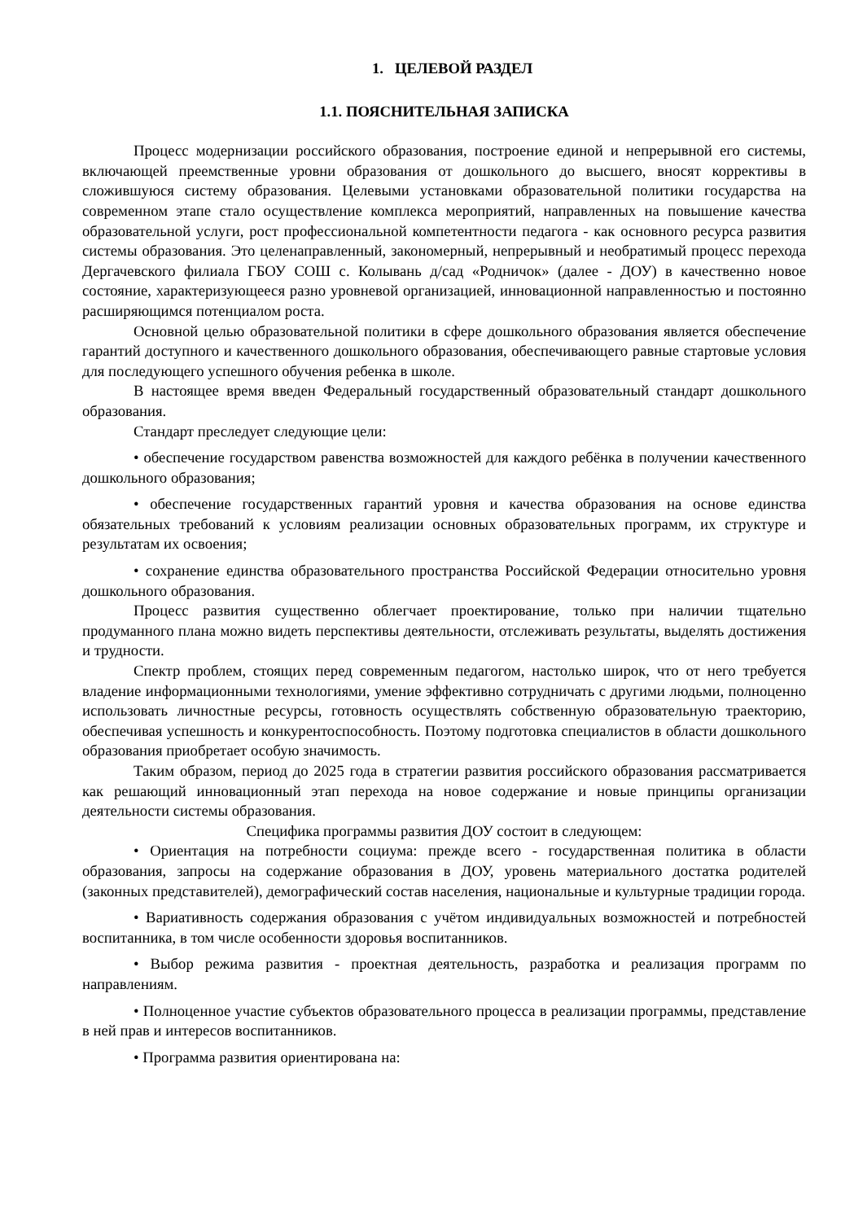1. ЦЕЛЕВОЙ РАЗДЕЛ
1.1. ПОЯСНИТЕЛЬНАЯ ЗАПИСКА
Процесс модернизации российского образования, построение единой и непрерывной его системы, включающей преемственные уровни образования от дошкольного до высшего, вносят коррективы в сложившуюся систему образования. Целевыми установками образовательной политики государства на современном этапе стало осуществление комплекса мероприятий, направленных на повышение качества образовательной услуги, рост профессиональной компетентности педагога - как основного ресурса развития системы образования. Это целенаправленный, закономерный, непрерывный и необратимый процесс перехода Дергачевского филиала ГБОУ СОШ с. Колывань д/сад «Родничок» (далее - ДОУ) в качественно новое состояние, характеризующееся разно уровневой организацией, инновационной направленностью и постоянно расширяющимся потенциалом роста.
Основной целью образовательной политики в сфере дошкольного образования является обеспечение гарантий доступного и качественного дошкольного образования, обеспечивающего равные стартовые условия для последующего успешного обучения ребенка в школе.
В настоящее время введен Федеральный государственный образовательный стандарт дошкольного образования.
Стандарт преследует следующие цели:
• обеспечение государством равенства возможностей для каждого ребёнка в получении качественного дошкольного образования;
• обеспечение государственных гарантий уровня и качества образования на основе единства обязательных требований к условиям реализации основных образовательных программ, их структуре и результатам их освоения;
• сохранение единства образовательного пространства Российской Федерации относительно уровня дошкольного образования.
Процесс развития существенно облегчает проектирование, только при наличии тщательно продуманного плана можно видеть перспективы деятельности, отслеживать результаты, выделять достижения и трудности.
Спектр проблем, стоящих перед современным педагогом, настолько широк, что от него требуется владение информационными технологиями, умение эффективно сотрудничать с другими людьми, полноценно использовать личностные ресурсы, готовность осуществлять собственную образовательную траекторию, обеспечивая успешность и конкурентоспособность. Поэтому подготовка специалистов в области дошкольного образования приобретает особую значимость.
Таким образом, период до 2025 года в стратегии развития российского образования рассматривается как решающий инновационный этап перехода на новое содержание и новые принципы организации деятельности системы образования.
Специфика программы развития ДОУ состоит в следующем:
• Ориентация на потребности социума: прежде всего - государственная политика в области образования, запросы на содержание образования в ДОУ, уровень материального достатка родителей (законных представителей), демографический состав населения, национальные и культурные традиции города.
• Вариативность содержания образования с учётом индивидуальных возможностей и потребностей воспитанника, в том числе особенности здоровья воспитанников.
• Выбор режима развития - проектная деятельность, разработка и реализация программ по направлениям.
• Полноценное участие субъектов образовательного процесса в реализации программы, представление в ней прав и интересов воспитанников.
• Программа развития ориентирована на: